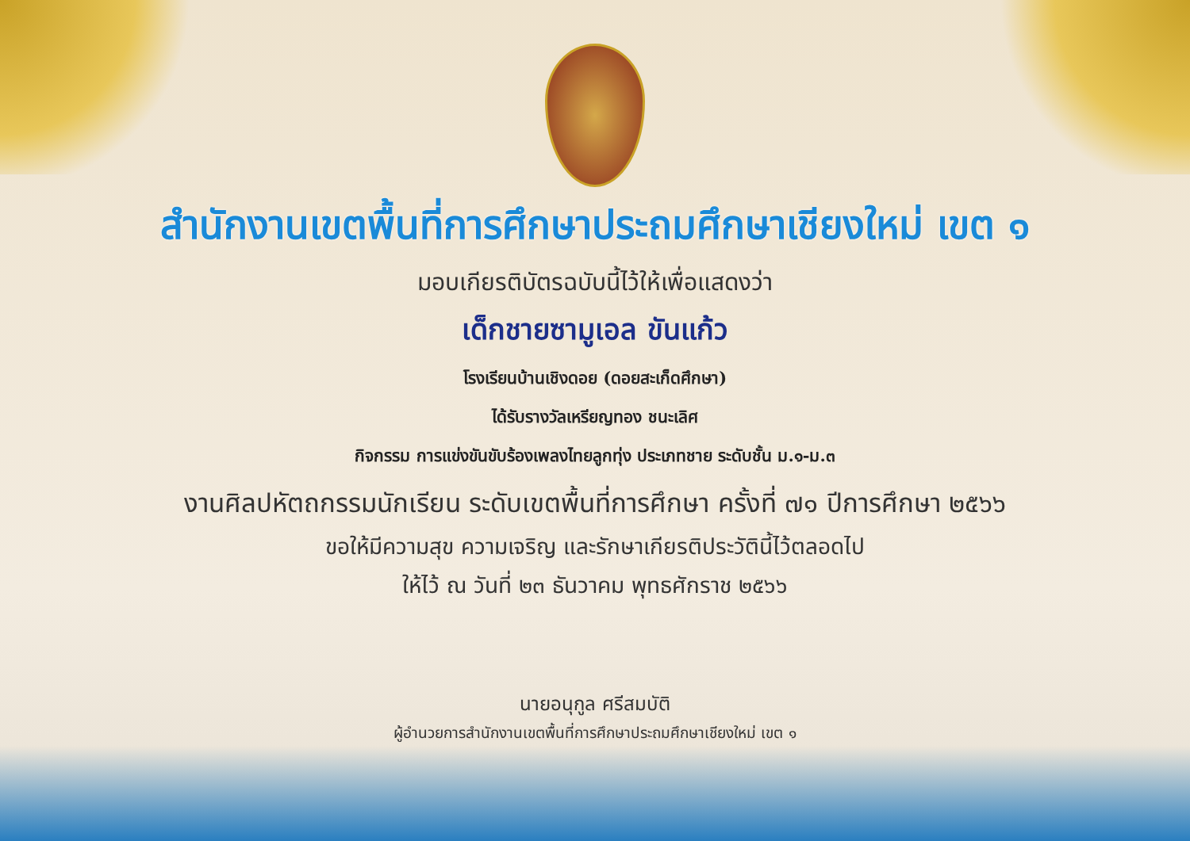สำนักงานเขตพื้นที่การศึกษาประถมศึกษาเชียงใหม่ เขต ๑
มอบเกียรติบัตรฉบับนี้ไว้ให้เพื่อแสดงว่า
เด็กชายซามูเอล ขันแก้ว
โรงเรียนบ้านเชิงดอย (ดอยสะเก็ดศึกษา)
ได้รับรางวัลเหรียญทอง ชนะเลิศ
กิจกรรม การแข่งขันขับร้องเพลงไทยลูกทุ่ง ประเภทชาย ระดับชั้น ม.๑-ม.๓
งานศิลปหัตถกรรมนักเรียน ระดับเขตพื้นที่การศึกษา ครั้งที่ ๗๑ ปีการศึกษา ๒๕๖๖
ขอให้มีความสุข ความเจริญ และรักษาเกียรติประวัตินี้ไว้ตลอดไป
ให้ไว้ ณ วันที่ ๒๓ ธันวาคม พุทธศักราช ๒๕๖๖
นายอนุกูล ศรีสมบัติ
ผู้อำนวยการสำนักงานเขตพื้นที่การศึกษาประถมศึกษาเชียงใหม่ เขต ๑